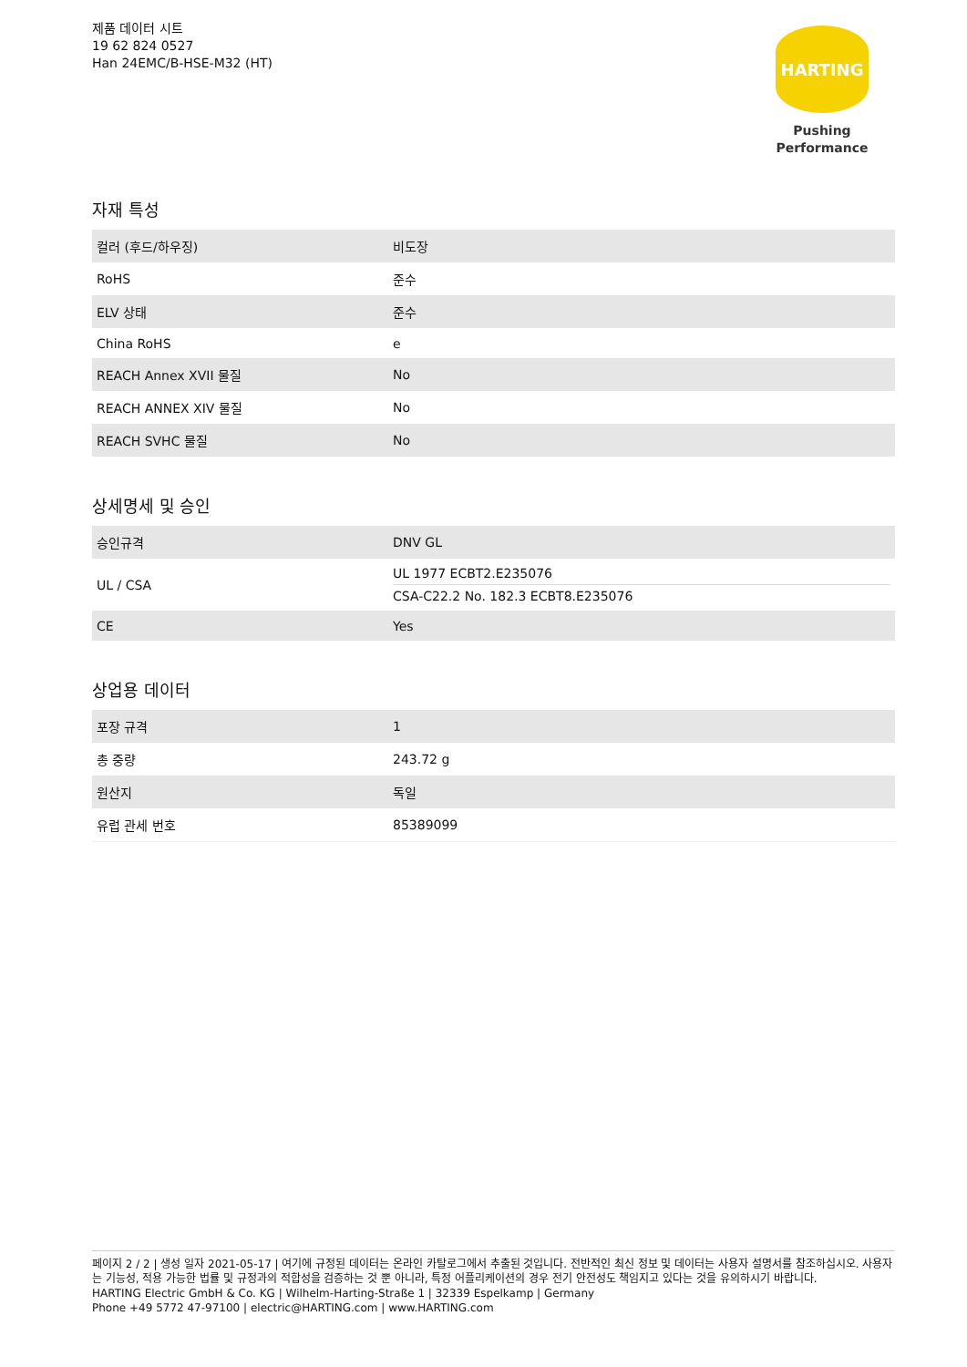제품 데이터 시트
19 62 824 0527
Han 24EMC/B-HSE-M32 (HT)
HARTING
Pushing Performance
자재 특성
| 컬러 (후드/하우징) | 비도장 |
| RoHS | 준수 |
| ELV 상태 | 준수 |
| China RoHS | e |
| REACH Annex XVII 물질 | No |
| REACH ANNEX XIV 물질 | No |
| REACH SVHC 물질 | No |
상세명세 및 승인
| 승인규격 | DNV GL |
| UL / CSA | UL 1977 ECBT2.E235076 CSA-C22.2 No. 182.3 ECBT8.E235076 |
| CE | Yes |
상업용 데이터
| 포장 규격 | 1 |
| 총 중량 | 243.72 g |
| 원산지 | 독일 |
| 유럽 관세 번호 | 85389099 |
페이지 2 / 2 | 생성 일자 2021-05-17 | 여기에 규정된 데이터는 온라인 카탈로그에서 추출된 것입니다. 전반적인 최신 정보 및 데이터는 사용자 설명서를 참조하십시오. 사용자는 기능성, 적용 가능한 법률 및 규정과의 적합성을 검증하는 것 뿐 아니라, 특정 어플리케이션의 경우 전기 안전성도 책임지고 있다는 것을 유의하시기 바랍니다.
HARTING Electric GmbH & Co. KG | Wilhelm-Harting-Straße 1 | 32339 Espelkamp | Germany
Phone +49 5772 47-97100 | electric@HARTING.com | www.HARTING.com